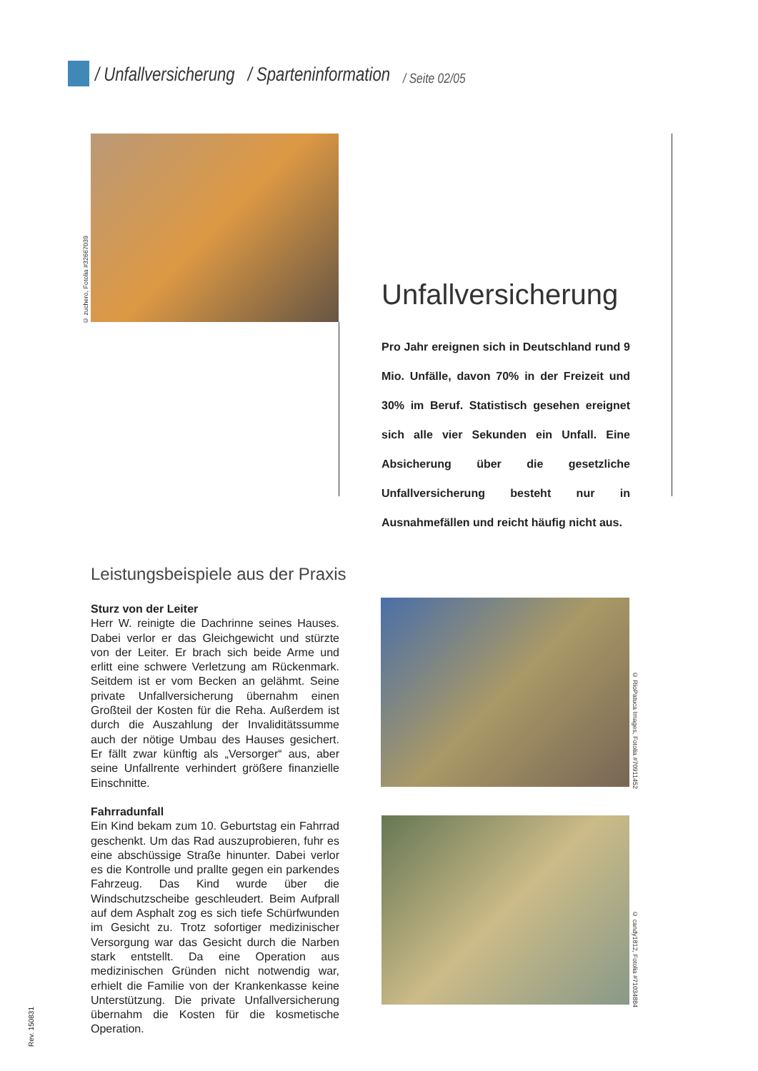/ Unfallversicherung / Sparteninformation / Seite 02/05
© zuchero, Fotolia #32667039
Unfallversicherung
Pro Jahr ereignen sich in Deutschland rund 9 Mio. Unfälle, davon 70% in der Freizeit und 30% im Beruf. Statistisch gesehen ereignet sich alle vier Sekunden ein Unfall. Eine Absicherung über die gesetzliche Unfallversicherung besteht nur in Ausnahmefällen und reicht häufig nicht aus.
Leistungsbeispiele aus der Praxis
Sturz von der Leiter
Herr W. reinigte die Dachrinne seines Hauses. Dabei verlor er das Gleichgewicht und stürzte von der Leiter. Er brach sich beide Arme und erlitt eine schwere Verletzung am Rückenmark. Seitdem ist er vom Becken an gelähmt. Seine private Unfallversicherung übernahm einen Großteil der Kosten für die Reha. Außerdem ist durch die Auszahlung der Invaliditätssumme auch der nötige Umbau des Hauses gesichert. Er fällt zwar künftig als „Versorger“ aus, aber seine Unfallrente verhindert größere finanzielle Einschnitte.
© RioPatuca Images, Fotolia #70911452
Fahrradunfall
Ein Kind bekam zum 10. Geburtstag ein Fahrrad geschenkt. Um das Rad auszuprobieren, fuhr es eine abschüssige Straße hinunter. Dabei verlor es die Kontrolle und prallte gegen ein parkendes Fahrzeug. Das Kind wurde über die Windschutzscheibe geschleudert. Beim Aufprall auf dem Asphalt zog es sich tiefe Schürfwunden im Gesicht zu. Trotz sofortiger medizinischer Versorgung war das Gesicht durch die Narben stark entstellt. Da eine Operation aus medizinischen Gründen nicht notwendig war, erhielt die Familie von der Krankenkasse keine Unterstützung. Die private Unfallversicherung übernahm die Kosten für die kosmetische Operation.
© candy1812, Fotolia #71034884
Rev. 150831